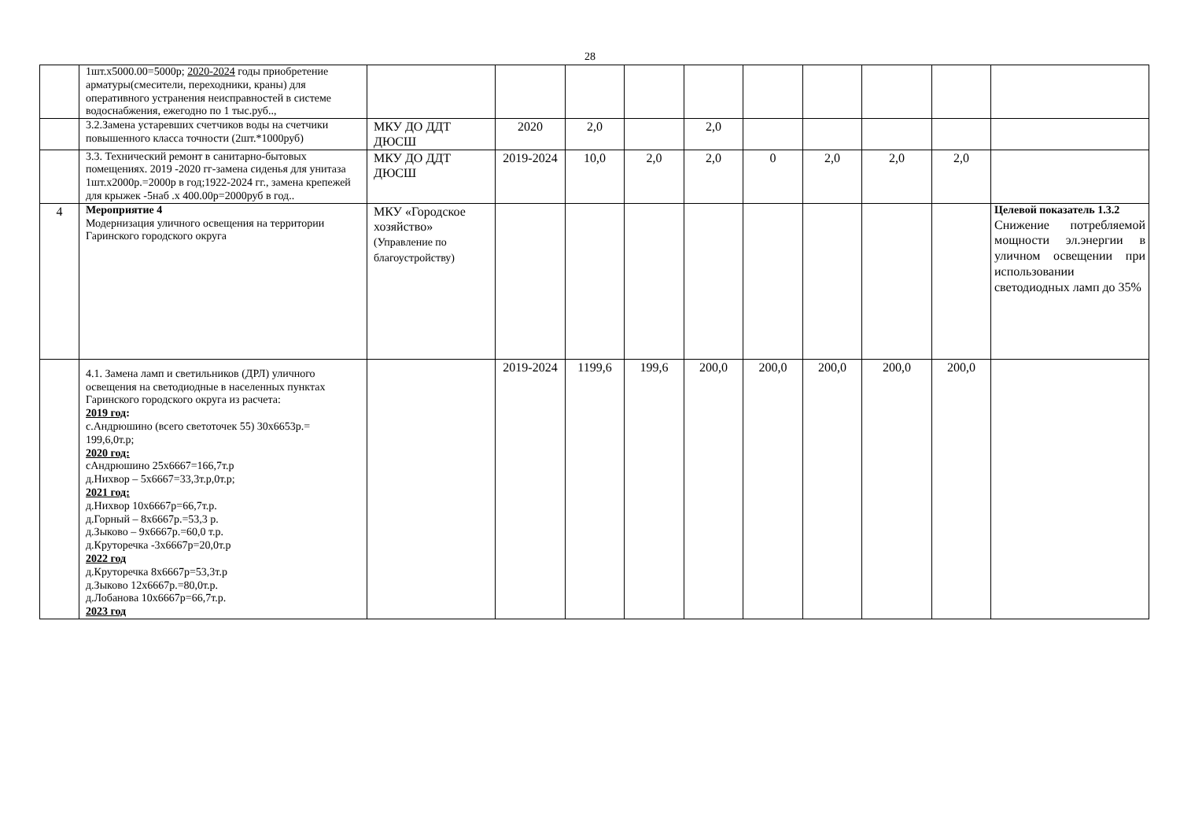28
| | 1шт.х5000.00=5000р; 2020-2024 годы приобретение арматуры(смесители, переходники, краны) для оперативного устранения неисправностей в системе водоснабжения, ежегодно по 1 тыс.руб.., | | | | | | | | | | |
| | 3.2.Замена устаревших счетчиков воды на счетчики повышенного класса точности (2шт.*1000руб) | МКУ ДО ДДТ ДЮСШ | 2020 | 2,0 | | 2,0 | | | | | |
| | 3.3. Технический ремонт в санитарно-бытовых помещениях. 2019 -2020 гг-замена сиденья для унитаза 1шт.х2000р.=2000р в год;1922-2024 гг., замена крепежей для крыжек -5наб .х 400.00р=2000руб в год.. | МКУ ДО ДДТ ДЮСШ | 2019-2024 | 10,0 | 2,0 | 2,0 | 0 | 2,0 | 2,0 | 2,0 | |
| 4 | Мероприятие 4 Модернизация уличного освещения на территории Гаринского городского округа | МКУ «Городское хозяйство» (Управление по благоустройству) | | | | | | | | | Целевой показатель 1.3.2 Снижение потребляемой мощности эл.энергии в уличном освещении при использовании светодиодных ламп до 35% |
| | 4.1. Замена ламп и светильников (ДРЛ) уличного освещения на светодиодные в населенных пунктах Гаринского городского округа из расчета: 2019 год : с.Андрюшино (всего светоточек 55) 30х6653р.= 199,6,0т.р; 2020 год: сАндрюшино 25х6667=166,7т.р д.Нихвор – 5х6667=33,3т.р,0т.р; 2021 год: д.Нихвор 10х6667р=66,7т.р. д.Горный – 8х6667р.=53,3 р. д.Зыково – 9х6667р.=60,0 т.р. д.Круторечка -3х6667р=20,0т.р 2022 год д.Круторечка 8х6667р=53,3т.р д.Зыково 12х6667р.=80,0т.р. д.Лобанова 10х6667р=66,7т.р. 2023 год | | 2019-2024 | 1199,6 | 199,6 | 200,0 | 200,0 | 200,0 | 200,0 | 200,0 | |